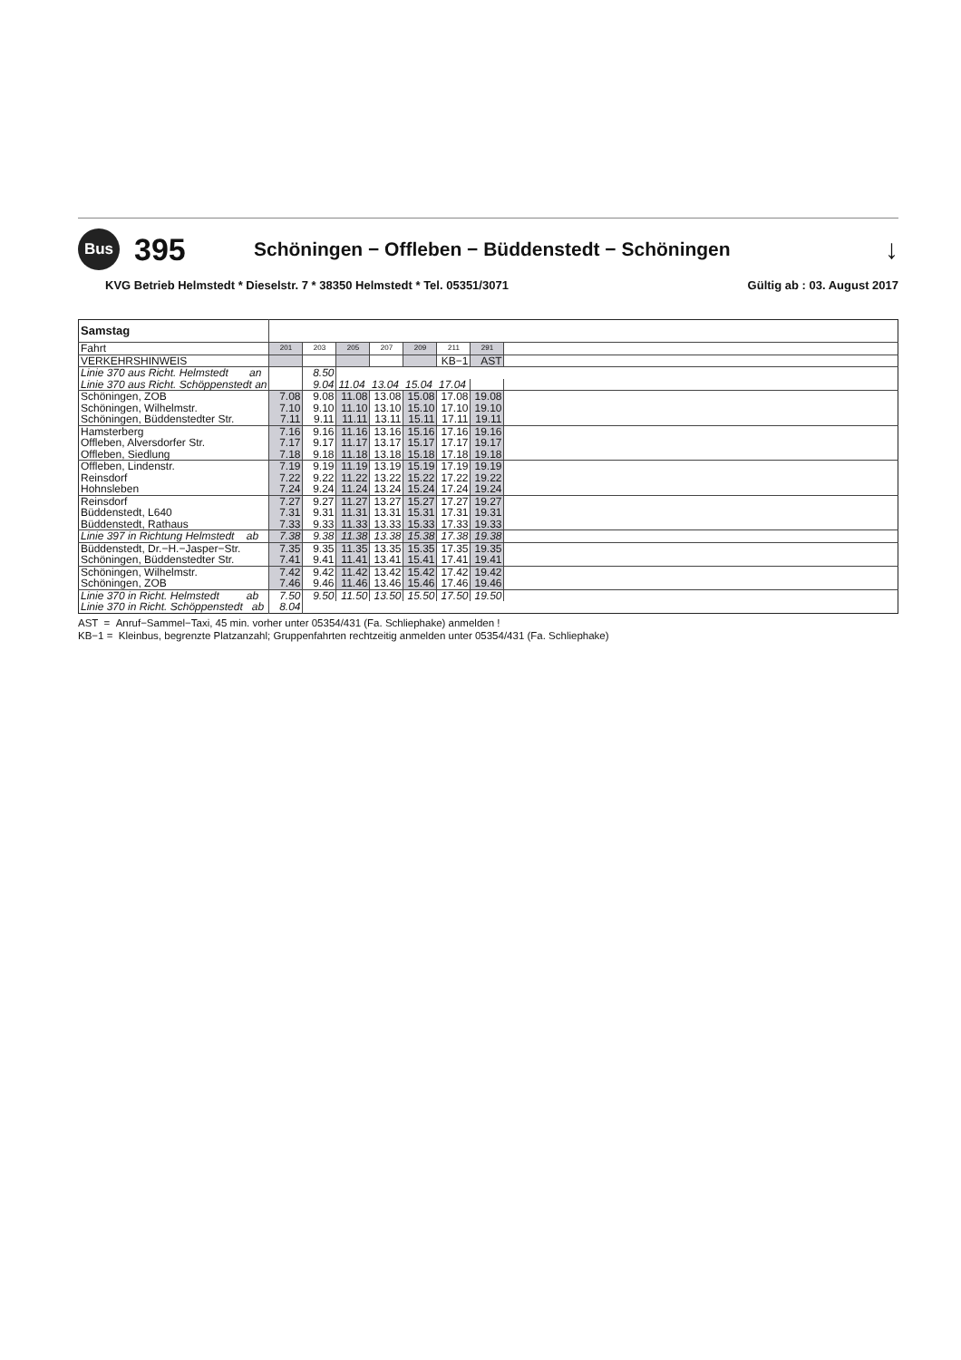Bus
395
Schöningen − Offleben − Büddenstedt − Schöningen
↓
KVG Betrieb Helmstedt * Dieselstr. 7 * 38350 Helmstedt * Tel. 05351/3071 Gültig ab : 03. August 2017
| Samstag | | | | | | | | |
| Fahrt | 201 | 203 | 205 | 207 | 209 | 211 | 291 | |
| VERKEHRSHINWEIS | | | | | | KB−1 | AST | |
| Linie 370 aus Richt. Helmstedt an | | 8.50 | | | | | | |
| Linie 370 aus Richt. Schöppenstedt an | | 9.04 | 11.04 | 13.04 | 15.04 | 17.04 | | |
| Schöningen, ZOB | 7.08 | 9.08 | 11.08 | 13.08 | 15.08 | 17.08 | 19.08 | |
| Schöningen, Wilhelmstr. | 7.10 | 9.10 | 11.10 | 13.10 | 15.10 | 17.10 | 19.10 | |
| Schöningen, Büddenstedter Str. | 7.11 | 9.11 | 11.11 | 13.11 | 15.11 | 17.11 | 19.11 | |
| Hamsterberg | 7.16 | 9.16 | 11.16 | 13.16 | 15.16 | 17.16 | 19.16 | |
| Offleben, Alversdorfer Str. | 7.17 | 9.17 | 11.17 | 13.17 | 15.17 | 17.17 | 19.17 | |
| Offleben, Siedlung | 7.18 | 9.18 | 11.18 | 13.18 | 15.18 | 17.18 | 19.18 | |
| Offleben, Lindenstr. | 7.19 | 9.19 | 11.19 | 13.19 | 15.19 | 17.19 | 19.19 | |
| Reinsdorf | 7.22 | 9.22 | 11.22 | 13.22 | 15.22 | 17.22 | 19.22 | |
| Hohnsleben | 7.24 | 9.24 | 11.24 | 13.24 | 15.24 | 17.24 | 19.24 | |
| Reinsdorf | 7.27 | 9.27 | 11.27 | 13.27 | 15.27 | 17.27 | 19.27 | |
| Büddenstedt, L640 | 7.31 | 9.31 | 11.31 | 13.31 | 15.31 | 17.31 | 19.31 | |
| Büddenstedt, Rathaus | 7.33 | 9.33 | 11.33 | 13.33 | 15.33 | 17.33 | 19.33 | |
| Linie 397 in Richtung Helmstedt ab | 7.38 | 9.38 | 11.38 | 13.38 | 15.38 | 17.38 | 19.38 | |
| Büddenstedt, Dr.−H.−Jasper−Str. | 7.35 | 9.35 | 11.35 | 13.35 | 15.35 | 17.35 | 19.35 | |
| Schöningen, Büddenstedter Str. | 7.41 | 9.41 | 11.41 | 13.41 | 15.41 | 17.41 | 19.41 | |
| Schöningen, Wilhelmstr. | 7.42 | 9.42 | 11.42 | 13.42 | 15.42 | 17.42 | 19.42 | |
| Schöningen, ZOB | 7.46 | 9.46 | 11.46 | 13.46 | 15.46 | 17.46 | 19.46 | |
| Linie 370 in Richt. Helmstedt ab | 7.50 | 9.50 | 11.50 | 13.50 | 15.50 | 17.50 | 19.50 | |
| Linie 370 in Richt. Schöppenstedt ab | 8.04 | | | | | | | |
AST = Anruf−Sammel−Taxi, 45 min. vorher unter 05354/431 (Fa. Schliephake) anmelden !
KB−1 = Kleinbus, begrenzte Platzanzahl; Gruppenfahrten rechtzeitig anmelden unter 05354/431 (Fa. Schliephake)